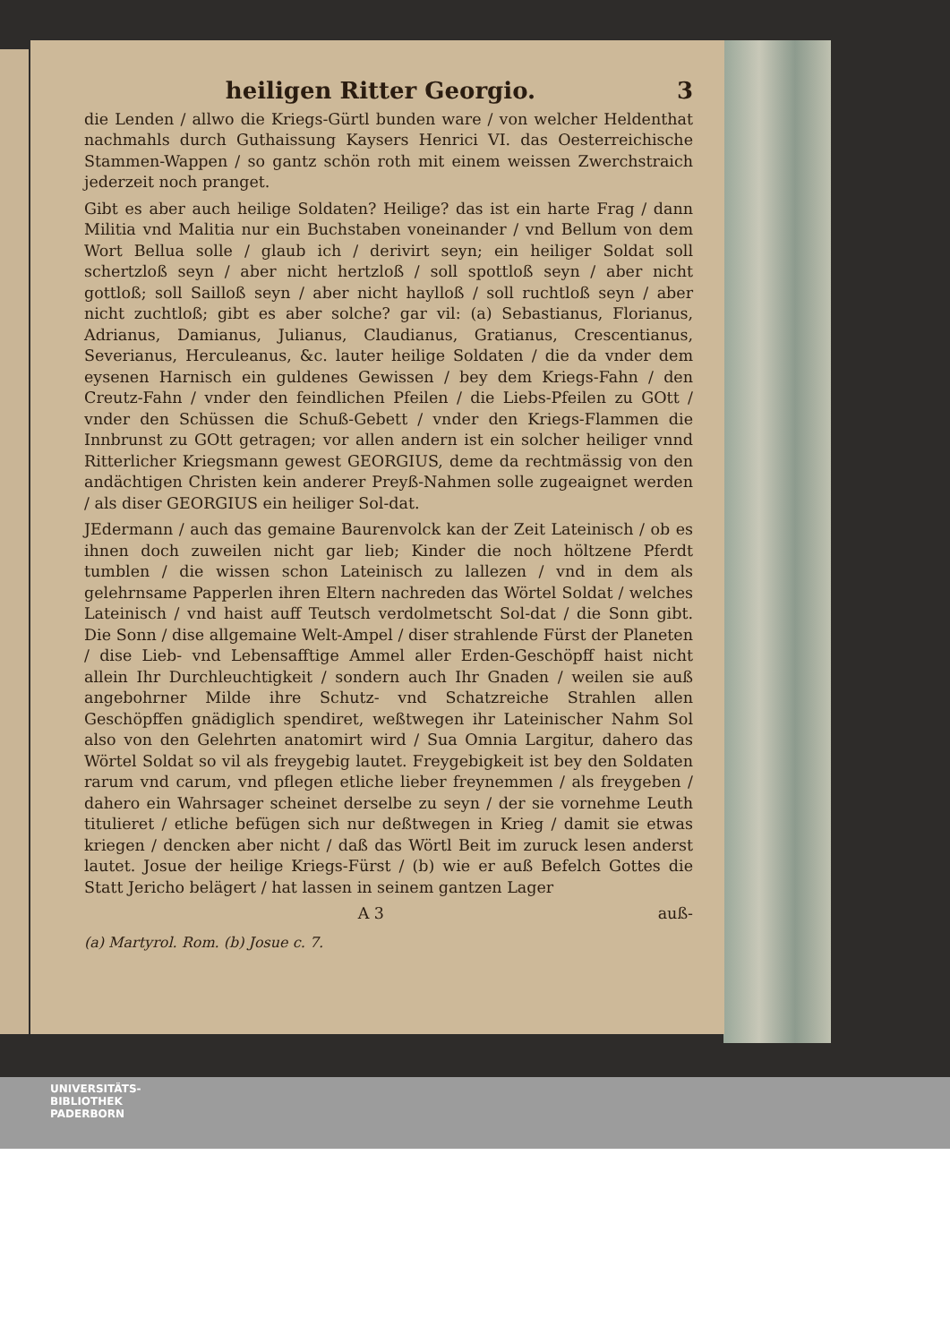heiligen Ritter Georgio. 3
die Lenden / allwo die Kriegs-Gürtl bunden ware / von welcher Heldenthat nachmahls durch Guthaissung Kaysers Henrici VI. das Oesterreichische Stammen-Wappen / so gantz schön roth mit einem weissen Zwerchstraich jederzeit noch pranget.
Gibt es aber auch heilige Soldaten? Heilige? das ist ein harte Frag / dann Militia vnd Malitia nur ein Buchstaben voneinander / vnd Bellum von dem Wort Bellua solle / glaub ich / derivirt seyn; ein heiliger Soldat soll schertzloß seyn / aber nicht hertzloß / soll spottloß seyn / aber nicht gottloß; soll Sailloß seyn / aber nicht haylloß / soll ruchtloß seyn / aber nicht zuchtloß; gibt es aber solche? gar vil: (a) Sebastianus, Florianus, Adrianus, Damianus, Julianus, Claudianus, Gratianus, Crescentianus, Severianus, Herculeanus, &c. lauter heilige Soldaten / die da vnder dem eysenen Harnisch ein guldenes Gewissen / bey dem Kriegs-Fahn / den Creutz-Fahn / vnder den feindlichen Pfeilen / die Liebs-Pfeilen zu GOtt / vnder den Schüssen die Schuß-Gebett / vnder den Kriegs-Flammen die Innbrunst zu GOtt getragen; vor allen andern ist ein solcher heiliger vnnd Ritterlicher Kriegsmann gewest GEORGIUS, deme da rechtmässig von den andächtigen Christen kein anderer Preyß-Nahmen solle zugeaignet werden / als diser GEORGIUS ein heiliger Sol-dat.
JEdermann / auch das gemaine Baurenvolck kan der Zeit Lateinisch / ob es ihnen doch zuweilen nicht gar lieb; Kinder die noch höltzene Pferdt tumblen / die wissen schon Lateinisch zu lallezen / vnd in dem als gelehrnsame Papperlen ihren Eltern nachreden das Wörtel Soldat / welches Lateinisch / vnd haist auff Teutsch verdolmetscht Sol-dat / die Sonn gibt. Die Sonn / dise allgemaine Welt-Ampel / diser strahlende Fürst der Planeten / dise Lieb- vnd Lebensafftige Ammel aller Erden-Geschöpff haist nicht allein Ihr Durchleuchtigkeit / sondern auch Ihr Gnaden / weilen sie auß angebohrner Milde ihre Schutz- vnd Schatzreiche Strahlen allen Geschöpffen gnädiglich spendiret, weßtwegen ihr Lateinischer Nahm Sol also von den Gelehrten anatomirt wird / Sua Omnia Largitur, dahero das Wörtel Soldat so vil als freygebig lautet. Freygebigkeit ist bey den Soldaten rarum vnd carum, vnd pflegen etliche lieber freynemmen / als freygeben / dahero ein Wahrsager scheinet derselbe zu seyn / der sie vornehme Leuth titulieret / etliche befügen sich nur deßtwegen in Krieg / damit sie etwas kriegen / dencken aber nicht / daß das Wörtl Beit im zuruck lesen anderst lautet. Josue der heilige Kriegs-Fürst / (b) wie er auß Befelch Gottes die Statt Jericho belägert / hat lassen in seinem gantzen Lager
A 3 auß-
(a) Martyrol. Rom. (b) Josue c. 7.
UNIVERSITÄTS-
BIBLIOTHEK
PADERBORN